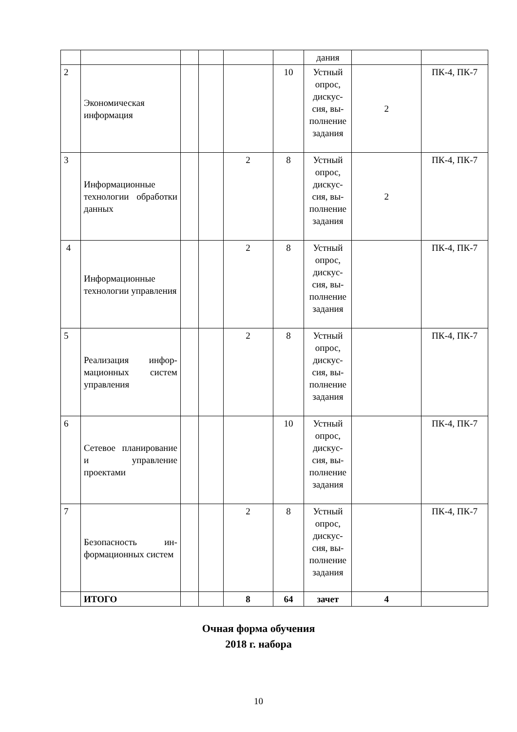| | | | | | | дания | | |
| 2 | Экономическая информация | | | | 10 | Устный опрос, дискус­сия, вы­полне­ние за­дания | 2 | ПК-4, ПК-7 |
| 3 | Информационные технологии обра­ботки данных | | | 2 | 8 | Устный опрос, дискус­сия, вы­полне­ние за­дания | 2 | ПК-4, ПК-7 |
| 4 | Информационные технологии управ­ления | | | 2 | 8 | Устный опрос, дискус­сия, вы­полне­ние за­дания | | ПК-4, ПК-7 |
| 5 | Реализация инфор­мационных систем управления | | | 2 | 8 | Устный опрос, дискус­сия, вы­полне­ние за­дания | | ПК-4, ПК-7 |
| 6 | Сетевое планиро­вание и управление проектами | | | | 10 | Устный опрос, дискус­сия, вы­полне­ние за­дания | | ПК-4, ПК-7 |
| 7 | Безопасность ин­формационных систем | | | 2 | 8 | Устный опрос, дискус­сия, вы­полне­ние за­дания | | ПК-4, ПК-7 |
| | ИТОГО | | | 8 | 64 | зачет | 4 | |
Очная форма обучения
2018 г. набора
10